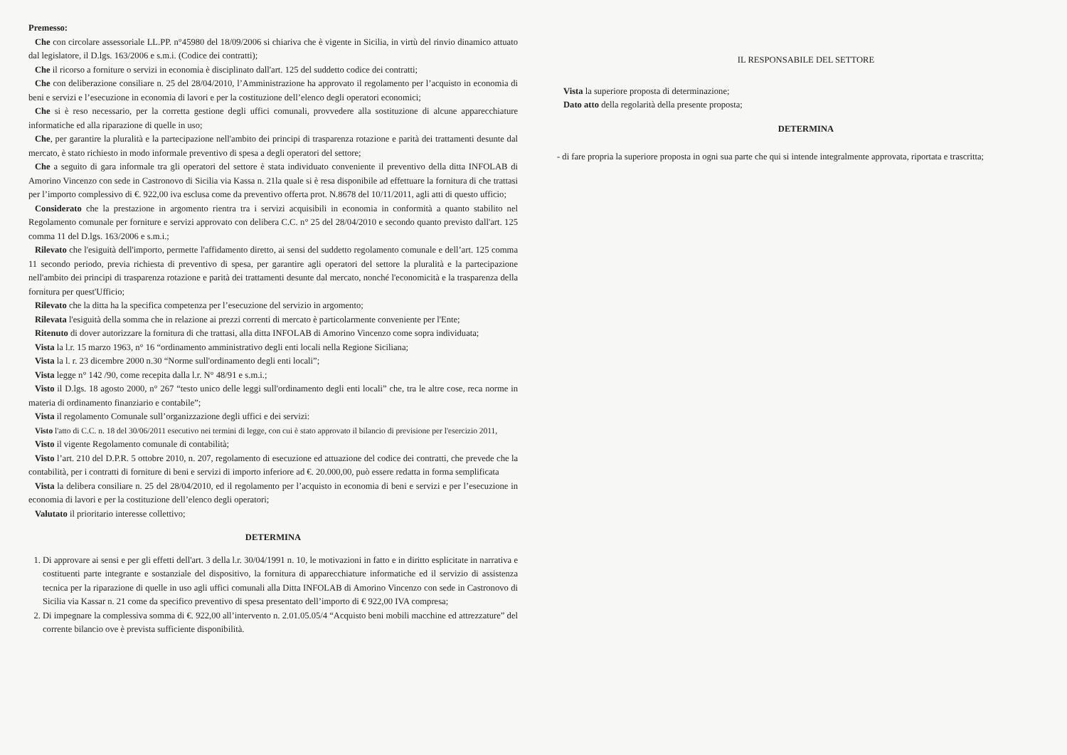Premesso:
Che con circolare assessoriale LL.PP. n°45980 del 18/09/2006 si chiariva che è vigente in Sicilia, in virtù del rinvio dinamico attuato dal legislatore, il D.lgs. 163/2006 e s.m.i. (Codice dei contratti);
Che il ricorso a forniture o servizi in economia è disciplinato dall'art. 125 del suddetto codice dei contratti;
Che con deliberazione consiliare n. 25 del 28/04/2010, l’Amministrazione ha approvato il regolamento per l’acquisto in economia di beni e servizi e l’esecuzione in economia di lavori e per la costituzione dell’elenco degli operatori economici;
Che si è reso necessario, per la corretta gestione degli uffici comunali, provvedere alla sostituzione di alcune apparecchiature informatiche ed alla riparazione di quelle in uso;
Che, per garantire la pluralità e la partecipazione nell'ambito dei principi di trasparenza rotazione e parità dei trattamenti desunte dal mercato, è stato richiesto in modo informale preventivo di spesa a degli operatori del settore;
Che a seguito di gara informale tra gli operatori del settore è stata individuato conveniente il preventivo della ditta INFOLAB di Amorino Vincenzo con sede in Castronovo di Sicilia via Kassa n. 21la quale si è resa disponibile ad effettuare la fornitura di che trattasi per l’importo complessivo di €. 922,00 iva esclusa come da preventivo offerta prot. N.8678 del 10/11/2011, agli atti di questo ufficio;
Considerato che la prestazione in argomento rientra tra i servizi acquisibili in economia in conformità a quanto stabilito nel Regolamento comunale per forniture e servizi approvato con delibera C.C. n° 25 del 28/04/2010 e secondo quanto previsto dall'art. 125 comma 11 del D.lgs. 163/2006 e s.m.i.;
Rilevato che l'esiguità dell'importo, permette l'affidamento diretto, ai sensi del suddetto regolamento comunale e dell’art. 125 comma 11 secondo periodo, previa richiesta di preventivo di spesa, per garantire agli operatori del settore la pluralità e la partecipazione nell'ambito dei principi di trasparenza rotazione e parità dei trattamenti desunte dal mercato, nonché l'economicità e la trasparenza della fornitura per quest'Ufficio;
Rilevato che la ditta ha la specifica competenza per l’esecuzione del servizio in argomento;
Rilevata l'esiguità della somma che in relazione ai prezzi correnti di mercato è particolarmente conveniente per l'Ente;
Ritenuto di dover autorizzare la fornitura di che trattasi, alla ditta INFOLAB di Amorino Vincenzo come sopra individuata;
Vista la l.r. 15 marzo 1963, n° 16 “ordinamento amministrativo degli enti locali nella Regione Siciliana;
Vista la l. r. 23 dicembre 2000 n.30 “Norme sull'ordinamento degli enti locali”;
Vista legge n° 142 /90, come recepita dalla l.r. N° 48/91 e s.m.i.;
Visto il D.lgs. 18 agosto 2000, n° 267 “testo unico delle leggi sull'ordinamento degli enti locali” che, tra le altre cose, reca norme in materia di ordinamento finanziario e contabile”;
Vista il regolamento Comunale sull’organizzazione degli uffici e dei servizi:
Visto l'atto di C.C. n. 18 del 30/06/2011 esecutivo nei termini di legge, con cui è stato approvato il bilancio di previsione per l'esercizio 2011,
Visto il vigente Regolamento comunale di contabilità;
Visto l’art. 210 del D.P.R. 5 ottobre 2010, n. 207, regolamento di esecuzione ed attuazione del codice dei contratti, che prevede che la contabilità, per i contratti di forniture di beni e servizi di importo inferiore ad €. 20.000,00, può essere redatta in forma semplificata
Vista la delibera consiliare n. 25 del 28/04/2010, ed il regolamento per l’acquisto in economia di beni e servizi e per l’esecuzione in economia di lavori e per la costituzione dell’elenco degli operatori;
Valutato il prioritario interesse collettivo;
DETERMINA
1. Di approvare ai sensi e per gli effetti dell'art. 3 della l.r. 30/04/1991 n. 10, le motivazioni in fatto e in diritto esplicitate in narrativa e costituenti parte integrante e sostanziale del dispositivo, la fornitura di apparecchiature informatiche ed il servizio di assistenza tecnica per la riparazione di quelle in uso agli uffici comunali alla Ditta INFOLAB di Amorino Vincenzo con sede in Castronovo di Sicilia via Kassar n. 21 come da specifico preventivo di spesa presentato dell’importo di € 922,00 IVA compresa;
2. Di impegnare la complessiva somma di €. 922,00 all’intervento n. 2.01.05.05/4 “Acquisto beni mobili macchine ed attrezzature” del corrente bilancio ove è prevista sufficiente disponibilità.
IL RESPONSABILE DEL SETTORE
Vista la superiore proposta di determinazione;
Dato atto della regolarità della presente proposta;
DETERMINA
- di fare propria la superiore proposta in ogni sua parte che qui si intende integralmente approvata, riportata e trascritta;